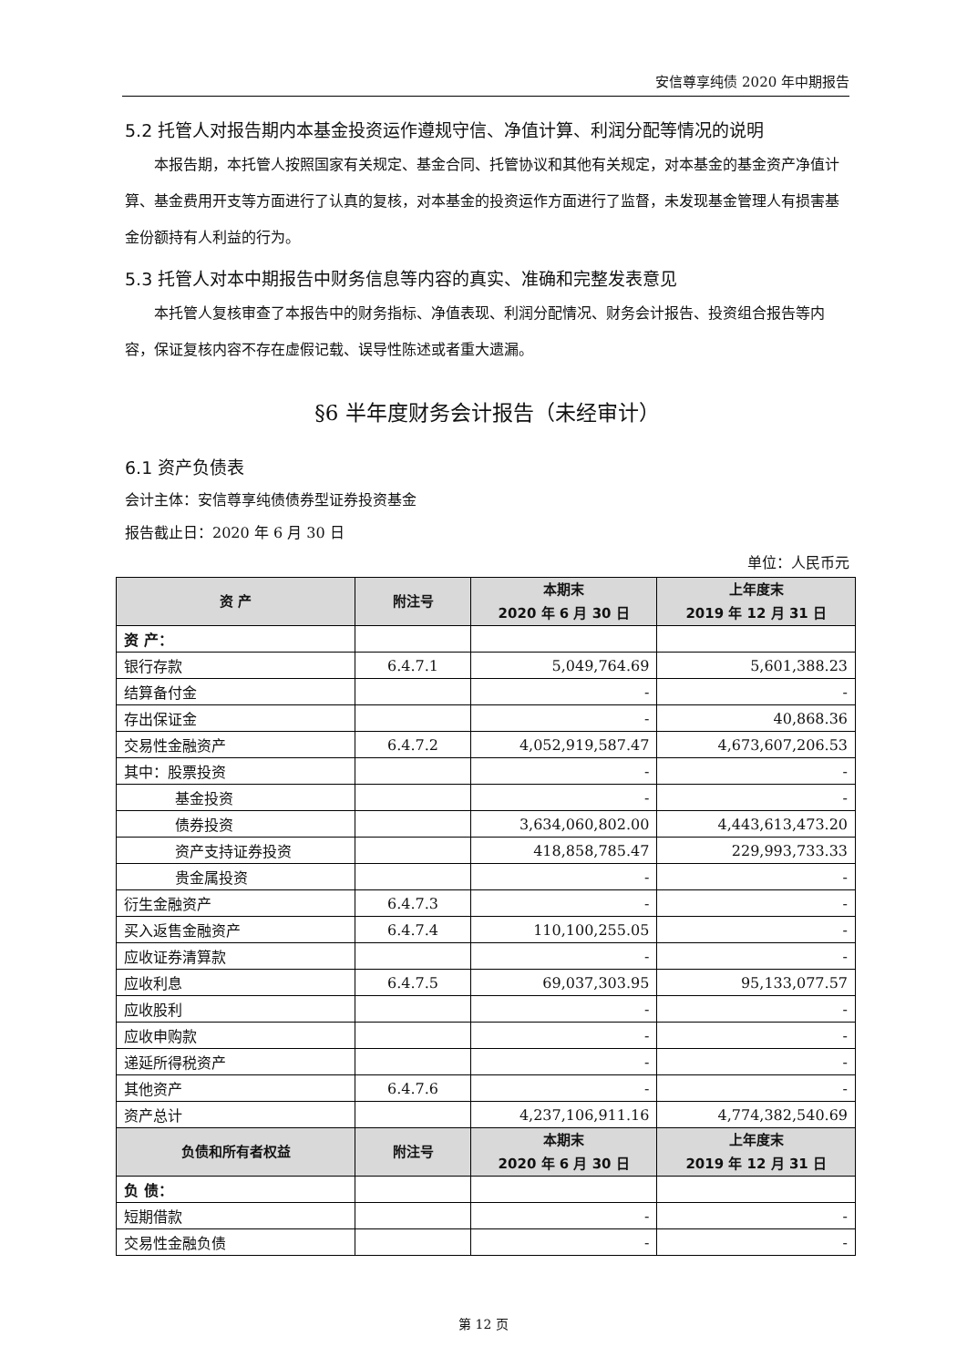安信尊享纯债 2020 年中期报告
5.2 托管人对报告期内本基金投资运作遵规守信、净值计算、利润分配等情况的说明
本报告期，本托管人按照国家有关规定、基金合同、托管协议和其他有关规定，对本基金的基金资产净值计算、基金费用开支等方面进行了认真的复核，对本基金的投资运作方面进行了监督，未发现基金管理人有损害基金份额持有人利益的行为。
5.3 托管人对本中期报告中财务信息等内容的真实、准确和完整发表意见
本托管人复核审查了本报告中的财务指标、净值表现、利润分配情况、财务会计报告、投资组合报告等内容，保证复核内容不存在虚假记载、误导性陈述或者重大遗漏。
§6 半年度财务会计报告（未经审计）
6.1 资产负债表
会计主体：安信尊享纯债债券型证券投资基金
报告截止日：2020 年 6 月 30 日
单位：人民币元
| 资 产 | 附注号 | 本期末 2020 年 6 月 30 日 | 上年度末 2019 年 12 月 31 日 |
| --- | --- | --- | --- |
| 资 产： | | | |
| 银行存款 | 6.4.7.1 | 5,049,764.69 | 5,601,388.23 |
| 结算备付金 | | - | - |
| 存出保证金 | | - | 40,868.36 |
| 交易性金融资产 | 6.4.7.2 | 4,052,919,587.47 | 4,673,607,206.53 |
| 其中：股票投资 | | - | - |
| 基金投资 | | - | - |
| 债券投资 | | 3,634,060,802.00 | 4,443,613,473.20 |
| 资产支持证券投资 | | 418,858,785.47 | 229,993,733.33 |
| 贵金属投资 | | - | - |
| 衍生金融资产 | 6.4.7.3 | - | - |
| 买入返售金融资产 | 6.4.7.4 | 110,100,255.05 | - |
| 应收证券清算款 | | - | - |
| 应收利息 | 6.4.7.5 | 69,037,303.95 | 95,133,077.57 |
| 应收股利 | | - | - |
| 应收申购款 | | - | - |
| 递延所得税资产 | | - | - |
| 其他资产 | 6.4.7.6 | - | - |
| 资产总计 | | 4,237,106,911.16 | 4,774,382,540.69 |
| 负债和所有者权益 | 附注号 | 本期末 2020 年 6 月 30 日 | 上年度末 2019 年 12 月 31 日 |
| 负 债： | | | |
| 短期借款 | | - | - |
| 交易性金融负债 | | - | - |
第 12 页